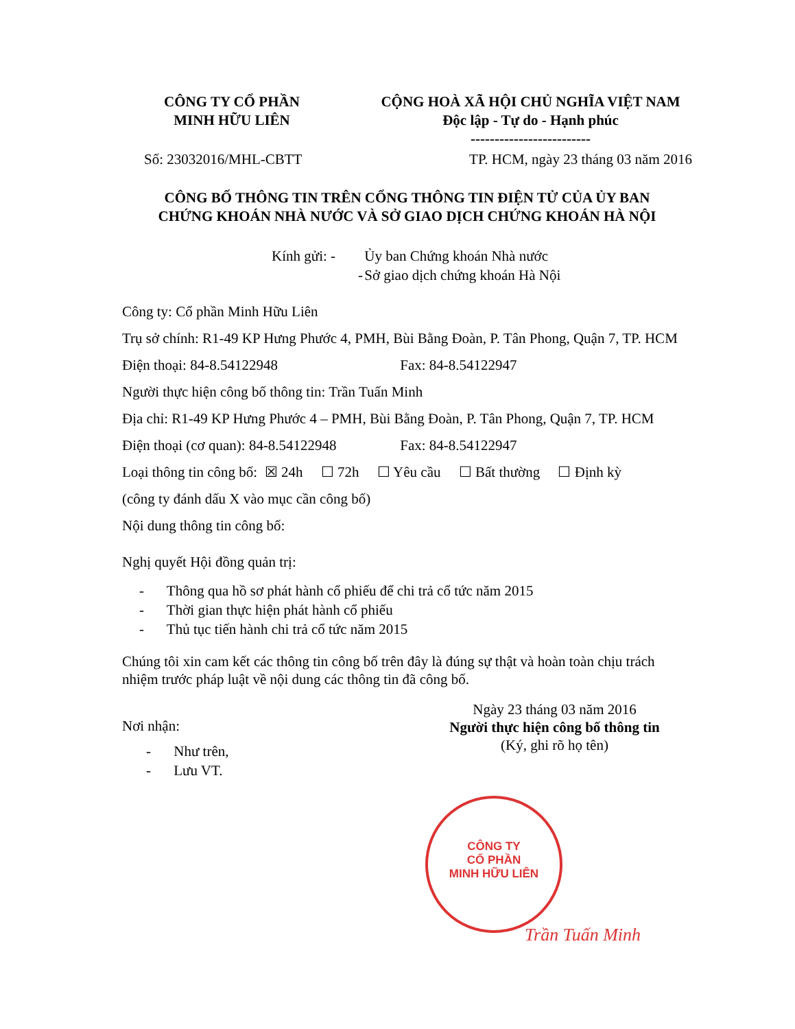CÔNG TY CỔ PHẦN
MINH HỮU LIÊN
CỘNG HOÀ XÃ HỘI CHỦ NGHĨA VIỆT NAM
Độc lập - Tự do - Hạnh phúc
-------------------------
Số: 23032016/MHL-CBTT TP. HCM, ngày 23 tháng 03 năm 2016
CÔNG BỐ THÔNG TIN TRÊN CỔNG THÔNG TIN ĐIỆN TỬ CỦA ỦY BAN
CHỨNG KHOÁN NHÀ NƯỚC VÀ SỞ GIAO DỊCH CHỨNG KHOÁN HÀ NỘI
Kính gửi: - Ủy ban Chứng khoán Nhà nước
- Sở giao dịch chứng khoán Hà Nội
Công ty: Cổ phần Minh Hữu Liên
Trụ sở chính: R1-49 KP Hưng Phước 4, PMH, Bùi Bằng Đoàn, P. Tân Phong, Quận 7, TP. HCM
Điện thoại: 84-8.54122948 Fax: 84-8.54122947
Người thực hiện công bố thông tin: Trần Tuấn Minh
Địa chỉ: R1-49 KP Hưng Phước 4 – PMH, Bùi Bằng Đoàn, P. Tân Phong, Quận 7, TP. HCM
Điện thoại (cơ quan): 84-8.54122948 Fax: 84-8.54122947
Loại thông tin công bố: ☒ 24h ☐ 72h ☐ Yêu cầu ☐ Bất thường ☐ Định kỳ
(công ty đánh dấu X vào mục cần công bố)
Nội dung thông tin công bố:
Nghị quyết Hội đồng quản trị:
- Thông qua hồ sơ phát hành cổ phiếu để chi trả cổ tức năm 2015
- Thời gian thực hiện phát hành cổ phiếu
- Thủ tục tiến hành chi trả cổ tức năm 2015
Chúng tôi xin cam kết các thông tin công bố trên đây là đúng sự thật và hoàn toàn chịu trách nhiệm trước pháp luật về nội dung các thông tin đã công bố.
Nơi nhận:
- Như trên,
- Lưu VT.
Ngày 23 tháng 03 năm 2016
Người thực hiện công bố thông tin
(Ký, ghi rõ họ tên)
CÔNG TY
CỔ PHẦN
MINH HỮU LIÊN
Trần Tuấn Minh